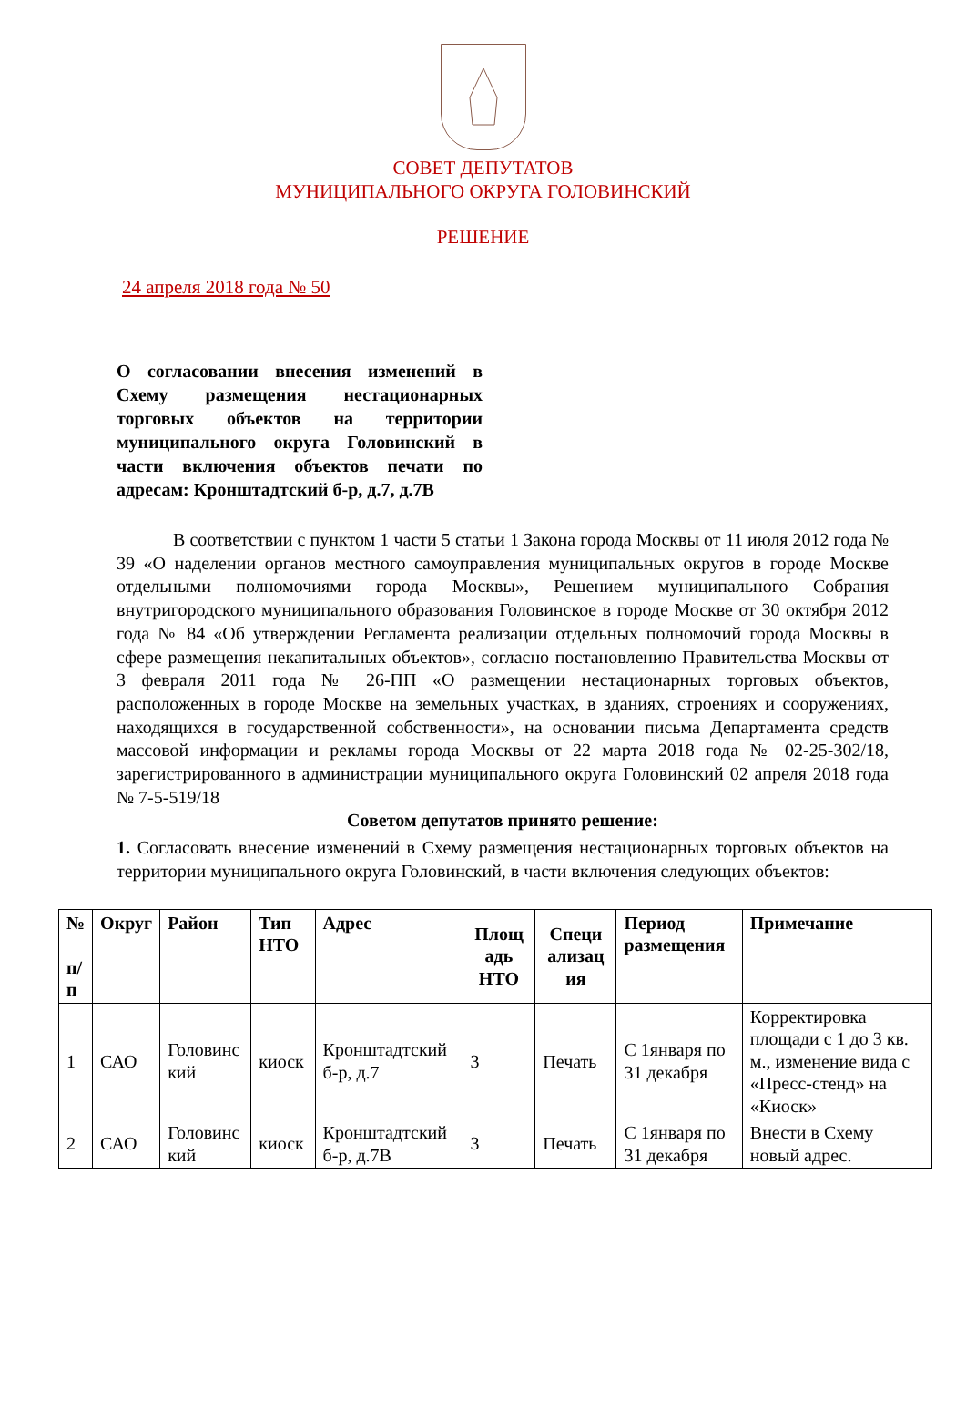СОВЕТ ДЕПУТАТОВ
МУНИЦИПАЛЬНОГО ОКРУГА ГОЛОВИНСКИЙ
РЕШЕНИЕ
24 апреля 2018 года № 50
О согласовании внесения изменений в Схему размещения нестационарных торговых объектов на территории муниципального округа Головинский в части включения объектов печати по адресам: Кронштадтский б-р, д.7, д.7В
В соответствии с пунктом 1 части 5 статьи 1 Закона города Москвы от 11 июля 2012 года № 39 «О наделении органов местного самоуправления муниципальных округов в городе Москве отдельными полномочиями города Москвы», Решением муниципального Собрания внутригородского муниципального образования Головинское в городе Москве от 30 октября 2012 года № 84 «Об утверждении Регламента реализации отдельных полномочий города Москвы в сфере размещения некапитальных объектов», согласно постановлению Правительства Москвы от 3 февраля 2011 года № 26-ПП «О размещении нестационарных торговых объектов, расположенных в городе Москве на земельных участках, в зданиях, строениях и сооружениях, находящихся в государственной собственности», на основании письма Департамента средств массовой информации и рекламы города Москвы от 22 марта 2018 года № 02-25-302/18, зарегистрированного в администрации муниципального округа Головинский 02 апреля 2018 года № 7-5-519/18
Советом депутатов принято решение:
1. Согласовать внесение изменений в Схему размещения нестационарных торговых объектов на территории муниципального округа Головинский, в части включения следующих объектов:
| № п/ п | Округ | Район | Тип НТО | Адрес | Площ адь НТО | Специ ализац ия | Период размещения | Примечание |
| --- | --- | --- | --- | --- | --- | --- | --- | --- |
| 1 | САО | Головинс кий | киоск | Кронштадтский б-р, д.7 | 3 | Печать | С 1января по 31 декабря | Корректировка площади с 1 до 3 кв. м., изменение вида с «Пресс-стенд» на «Киоск» |
| 2 | САО | Головинс кий | киоск | Кронштадтский б-р, д.7В | 3 | Печать | С 1января по 31 декабря | Внести в Схему новый адрес. |